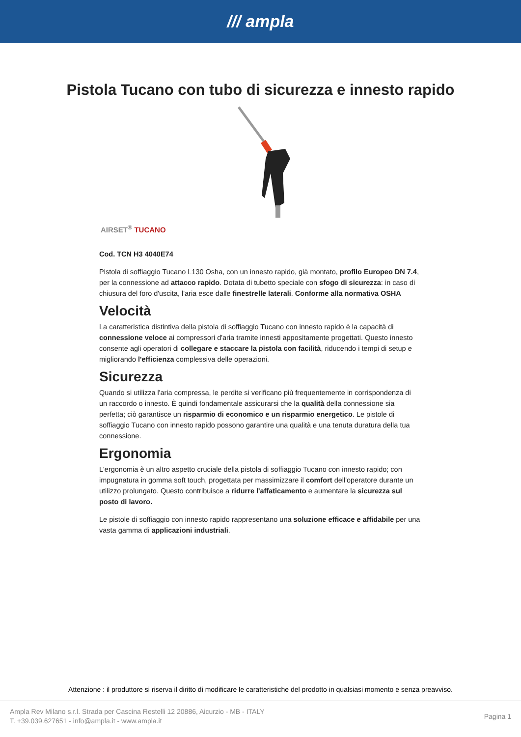/// ampla
Pistola Tucano con tubo di sicurezza e innesto rapido
AIRSET<sup>®</sup> TUCANO
Cod. TCN H3 4040E74
Pistola di soffiaggio Tucano L130 Osha, con un innesto rapido, già montato, profilo Europeo DN 7.4, per la connessione ad attacco rapido. Dotata di tubetto speciale con sfogo di sicurezza: in caso di chiusura del foro d'uscita, l'aria esce dalle finestrelle laterali. Conforme alla normativa OSHA
Velocità
La caratteristica distintiva della pistola di soffiaggio Tucano con innesto rapido è la capacità di connessione veloce ai compressori d'aria tramite innesti appositamente progettati. Questo innesto consente agli operatori di collegare e staccare la pistola con facilità, riducendo i tempi di setup e migliorando l'efficienza complessiva delle operazioni.
Sicurezza
Quando si utilizza l'aria compressa, le perdite si verificano più frequentemente in corrispondenza di un raccordo o innesto. È quindi fondamentale assicurarsi che la qualità della connessione sia perfetta; ciò garantisce un risparmio di economico e un risparmio energetico. Le pistole di soffiaggio Tucano con innesto rapido possono garantire una qualità e una tenuta duratura della tua connessione.
Ergonomia
L'ergonomia è un altro aspetto cruciale della pistola di soffiaggio Tucano con innesto rapido; con impugnatura in gomma soft touch, progettata per massimizzare il comfort dell'operatore durante un utilizzo prolungato. Questo contribuisce a ridurre l'affaticamento e aumentare la sicurezza sul posto di lavoro.
Le pistole di soffiaggio con innesto rapido rappresentano una soluzione efficace e affidabile per una vasta gamma di applicazioni industriali.
Attenzione : il produttore si riserva il diritto di modificare le caratteristiche del prodotto in qualsiasi momento e senza preavviso.
Ampla Rev Milano s.r.l. Strada per Cascina Restelli 12 20886, Aicurzio - MB - ITALY
T. +39.039.627651 - info@ampla.it - www.ampla.it
Pagina 1